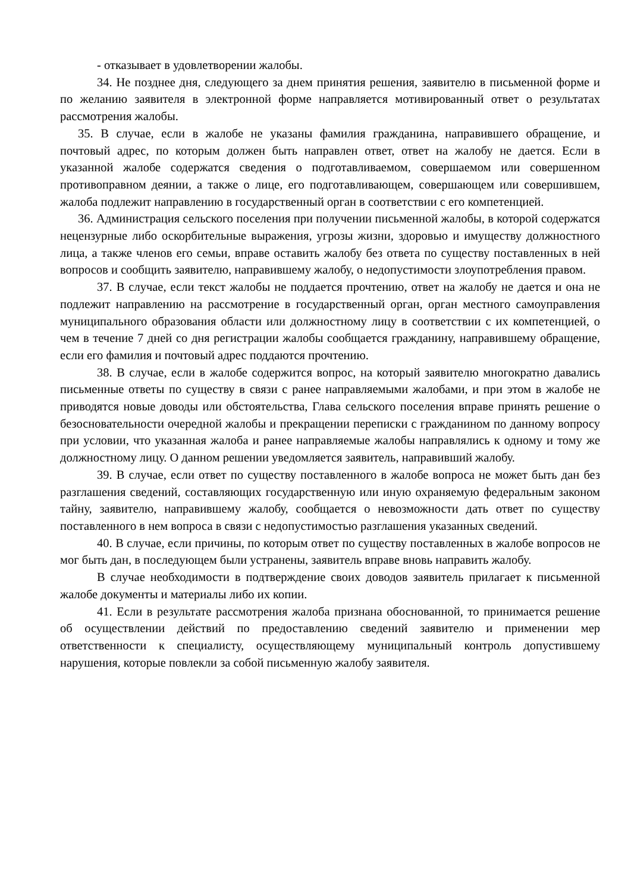- отказывает в удовлетворении жалобы.
34. Не позднее дня, следующего за днем принятия решения, заявителю в письменной форме и по желанию заявителя в электронной форме направляется мотивированный ответ о результатах рассмотрения жалобы.
35. В случае, если в жалобе не указаны фамилия гражданина, направившего обращение, и почтовый адрес, по которым должен быть направлен ответ, ответ на жалобу не дается. Если в указанной жалобе содержатся сведения о подготавливаемом, совершаемом или совершенном противоправном деянии, а также о лице, его подготавливающем, совершающем или совершившем, жалоба подлежит направлению в государственный орган в соответствии с его компетенцией.
36. Администрация сельского поселения при получении письменной жалобы, в которой содержатся нецензурные либо оскорбительные выражения, угрозы жизни, здоровью и имуществу должностного лица, а также членов его семьи, вправе оставить жалобу без ответа по существу поставленных в ней вопросов и сообщить заявителю, направившему жалобу, о недопустимости злоупотребления правом.
37. В случае, если текст жалобы не поддается прочтению, ответ на жалобу не дается и она не подлежит направлению на рассмотрение в государственный орган, орган местного самоуправления муниципального образования области или должностному лицу в соответствии с их компетенцией, о чем в течение 7 дней со дня регистрации жалобы сообщается гражданину, направившему обращение, если его фамилия и почтовый адрес поддаются прочтению.
38. В случае, если в жалобе содержится вопрос, на который заявителю многократно давались письменные ответы по существу в связи с ранее направляемыми жалобами, и при этом в жалобе не приводятся новые доводы или обстоятельства, Глава сельского поселения вправе принять решение о безосновательности очередной жалобы и прекращении переписки с гражданином по данному вопросу при условии, что указанная жалоба и ранее направляемые жалобы направлялись к одному и тому же должностному лицу. О данном решении уведомляется заявитель, направивший жалобу.
39. В случае, если ответ по существу поставленного в жалобе вопроса не может быть дан без разглашения сведений, составляющих государственную или иную охраняемую федеральным законом тайну, заявителю, направившему жалобу, сообщается о невозможности дать ответ по существу поставленного в нем вопроса в связи с недопустимостью разглашения указанных сведений.
40. В случае, если причины, по которым ответ по существу поставленных в жалобе вопросов не мог быть дан, в последующем были устранены, заявитель вправе вновь направить жалобу.
В случае необходимости в подтверждение своих доводов заявитель прилагает к письменной жалобе документы и материалы либо их копии.
41. Если в результате рассмотрения жалоба признана обоснованной, то принимается решение об осуществлении действий по предоставлению сведений заявителю и применении мер ответственности к специалисту, осуществляющему муниципальный контроль допустившему нарушения, которые повлекли за собой письменную жалобу заявителя.